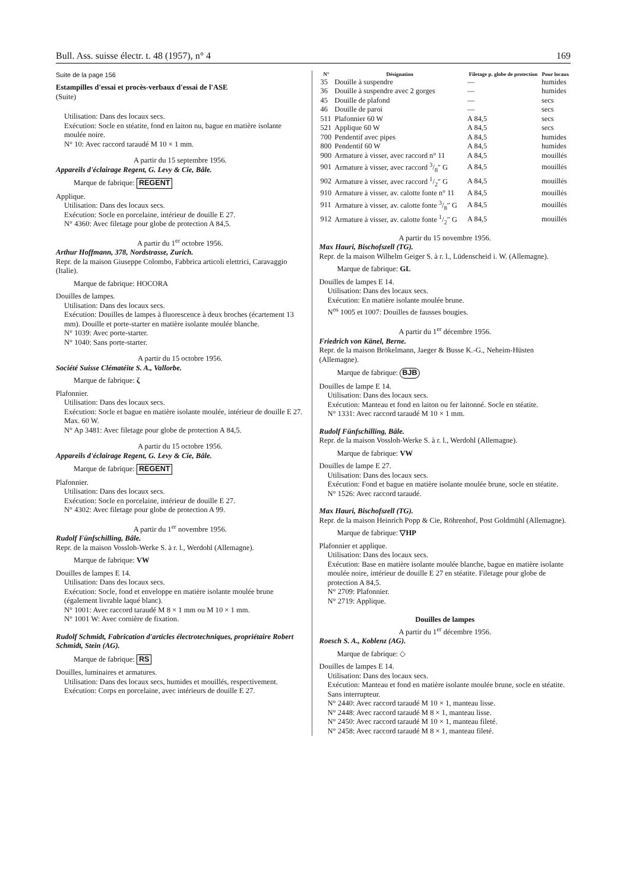Bull. Ass. suisse électr. t. 48 (1957), n° 4 169
Suite de la page 156
Estampilles d'essai et procès-verbaux d'essai de l'ASE
(Suite)
Utilisation: Dans des locaux secs.
Exécution: Socle en stéatite, fond en laiton nu, bague en matière isolante moulée noire.
N° 10: Avec raccord taraudé M 10 × 1 mm.
A partir du 15 septembre 1956.
Appareils d'éclairage Regent, G. Levy & Cie, Bâle.
Marque de fabrique: REGENT
Applique.
Utilisation: Dans des locaux secs.
Exécution: Socle en porcelaine, intérieur de douille E 27.
N° 4360: Avec filetage pour globe de protection A 84,5.
A partir du 1<sup>er</sup> octobre 1956.
Arthur Hoffmann, 378, Nordstrasse, Zurich.
Repr. de la maison Giuseppe Colombo, Fabbrica articoli elettrici, Caravaggio (Italie).
Marque de fabrique: HOCORA
Douilles de lampes.
Utilisation: Dans des locaux secs.
Exécution: Douilles de lampes à fluorescence à deux broches (écartement 13 mm). Douille et porte-starter en matière isolante moulée blanche.
N° 1039: Avec porte-starter.
N° 1040: Sans porte-starter.
A partir du 15 octobre 1956.
Société Suisse Clématéite S. A., Vallorbe.
Marque de fabrique: ζ
Plafonnier.
Utilisation: Dans des locaux secs.
Exécution: Socle et bague en matière isolante moulée, intérieur de douille E 27. Max. 60 W.
N° Ap 3481: Avec filetage pour globe de protection A 84,5.
A partir du 15 octobre 1956.
Appareils d'éclairage Regent, G. Levy & Cie, Bâle.
Marque de fabrique: REGENT
Plafonnier.
Utilisation: Dans des locaux secs.
Exécution: Socle en porcelaine, intérieur de douille E 27.
N° 4302: Avec filetage pour globe de protection A 99.
A partir du 1<sup>er</sup> novembre 1956.
Rudolf Fünfschilling, Bâle.
Repr. de la maison Vossloh-Werke S. à r. l., Werdohl (Allemagne).
Marque de fabrique: VW
Douilles de lampes E 14.
Utilisation: Dans des locaux secs.
Exécution: Socle, fond et enveloppe en matière isolante moulée brune (également livrable laqué blanc).
N° 1001: Avec raccord taraudé M 8 × 1 mm ou M 10 × 1 mm.
N° 1001 W: Avec cornière de fixation.
Rudolf Schmidt, Fabrication d'articles électrotechniques, propriétaire Robert Schmidt, Stein (AG).
Marque de fabrique: RS
Douilles, luminaires et armatures.
Utilisation: Dans des locaux secs, humides et mouillés, respectivement.
Exécution: Corps en porcelaine, avec intérieurs de douille E 27.
| N° | Désignation | Filetage p. globe de protection | Pour locaux |
| --- | --- | --- | --- |
| 35 | Douille à suspendre | — | humides |
| 36 | Douille à suspendre avec 2 gorges | — | humides |
| 45 | Douille de plafond | — | secs |
| 46 | Douille de paroi | — | secs |
| 511 | Plafonnier 60 W | A 84,5 | secs |
| 521 | Applique 60 W | A 84,5 | secs |
| 700 | Pendentif avec pipes | A 84,5 | humides |
| 800 | Pendentif 60 W | A 84,5 | humides |
| 900 | Armature à visser, avec raccord n° 11 | A 84,5 | mouillés |
| 901 | Armature à visser, avec raccord 3/8″ G | A 84,5 | mouillés |
| 902 | Armature à visser, avec raccord 1/2″ G | A 84,5 | mouillés |
| 910 | Armature à visser, av. calotte fonte n° 11 | A 84,5 | mouillés |
| 911 | Armature à visser, av. calotte fonte 3/8″ G | A 84,5 | mouillés |
| 912 | Armature à visser, av. calotte fonte 1/2″ G | A 84,5 | mouillés |
A partir du 15 novembre 1956.
Max Hauri, Bischofszell (TG).
Repr. de la maison Wilhelm Geiger S. à r. l., Lüdenscheid i. W. (Allemagne).
Marque de fabrique: GL
Douilles de lampes E 14.
Utilisation: Dans des locaux secs.
Exécution: En matière isolante moulée brune.
N<sup>os</sup> 1005 et 1007: Douilles de fausses bougies.
A partir du 1<sup>er</sup> décembre 1956.
Friedrich von Känel, Berne.
Repr. de la maison Brökelmann, Jaeger & Busse K.-G., Neheim-Hüsten (Allemagne).
Marque de fabrique: BJB
Douilles de lampe E 14.
Utilisation: Dans des locaux secs.
Exécution: Manteau et fond en laiton ou fer laitonné. Socle en stéatite.
N° 1331: Avec raccord taraudé M 10 × 1 mm.
Rudolf Fünfschilling, Bâle.
Repr. de la maison Vossloh-Werke S. à r. l., Werdohl (Allemagne).
Marque de fabrique: VW
Douilles de lampe E 27.
Utilisation: Dans des locaux secs.
Exécution: Fond et bague en matière isolante moulée brune, socle en stéatite.
N° 1526: Avec raccord taraudé.
Max Hauri, Bischofszell (TG).
Repr. de la maison Heinrich Popp & Cie, Röhrenhof, Post Goldmühl (Allemagne).
Marque de fabrique: ▽HP
Plafonnier et applique.
Utilisation: Dans des locaux secs.
Exécution: Base en matière isolante moulée blanche, bague en matière isolante moulée noire, intérieur de douille E 27 en stéatite. Filetage pour globe de protection A 84,5.
N° 2709: Plafonnier.
N° 2719: Applique.
Douilles de lampes
A partir du 1<sup>er</sup> décembre 1956.
Roesch S. A., Koblenz (AG).
Marque de fabrique: ◇
Douilles de lampes E 14.
Utilisation: Dans des locaux secs.
Exécution: Manteau et fond en matière isolante moulée brune, socle en stéatite. Sans interrupteur.
N° 2440: Avec raccord taraudé M 10 × 1, manteau lisse.
N° 2448: Avec raccord taraudé M 8 × 1, manteau lisse.
N° 2450: Avec raccord taraudé M 10 × 1, manteau fileté.
N° 2458: Avec raccord taraudé M 8 × 1, manteau fileté.